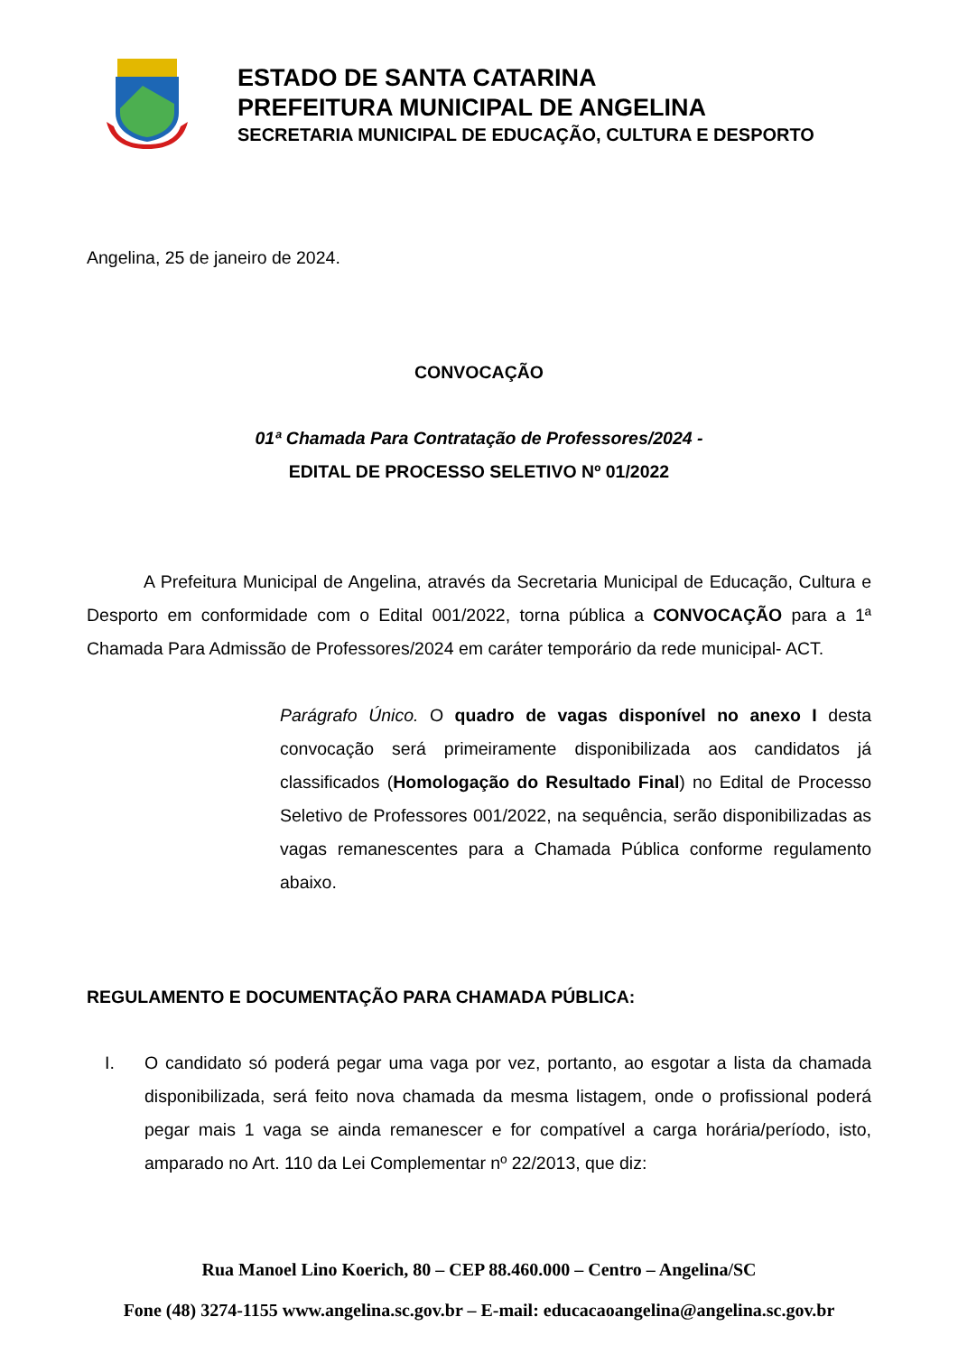ESTADO DE SANTA CATARINA
PREFEITURA MUNICIPAL DE ANGELINA
SECRETARIA MUNICIPAL DE EDUCAÇÃO, CULTURA E DESPORTO
Angelina, 25 de janeiro de 2024.
CONVOCAÇÃO
01ª Chamada Para Contratação de Professores/2024 -
EDITAL DE PROCESSO SELETIVO Nº 01/2022
A Prefeitura Municipal de Angelina, através da Secretaria Municipal de Educação, Cultura e Desporto em conformidade com o Edital 001/2022, torna pública a CONVOCAÇÃO para a 1ª Chamada Para Admissão de Professores/2024 em caráter temporário da rede municipal- ACT.
Parágrafo Único. O quadro de vagas disponível no anexo I desta convocação será primeiramente disponibilizada aos candidatos já classificados (Homologação do Resultado Final) no Edital de Processo Seletivo de Professores 001/2022, na sequência, serão disponibilizadas as vagas remanescentes para a Chamada Pública conforme regulamento abaixo.
REGULAMENTO E DOCUMENTAÇÃO PARA CHAMADA PÚBLICA:
I. O candidato só poderá pegar uma vaga por vez, portanto, ao esgotar a lista da chamada disponibilizada, será feito nova chamada da mesma listagem, onde o profissional poderá pegar mais 1 vaga se ainda remanescer e for compatível a carga horária/período, isto, amparado no Art. 110 da Lei Complementar nº 22/2013, que diz:
Rua Manoel Lino Koerich, 80 – CEP 88.460.000 – Centro – Angelina/SC
Fone (48) 3274-1155 www.angelina.sc.gov.br – E-mail: educacaoangelina@angelina.sc.gov.br